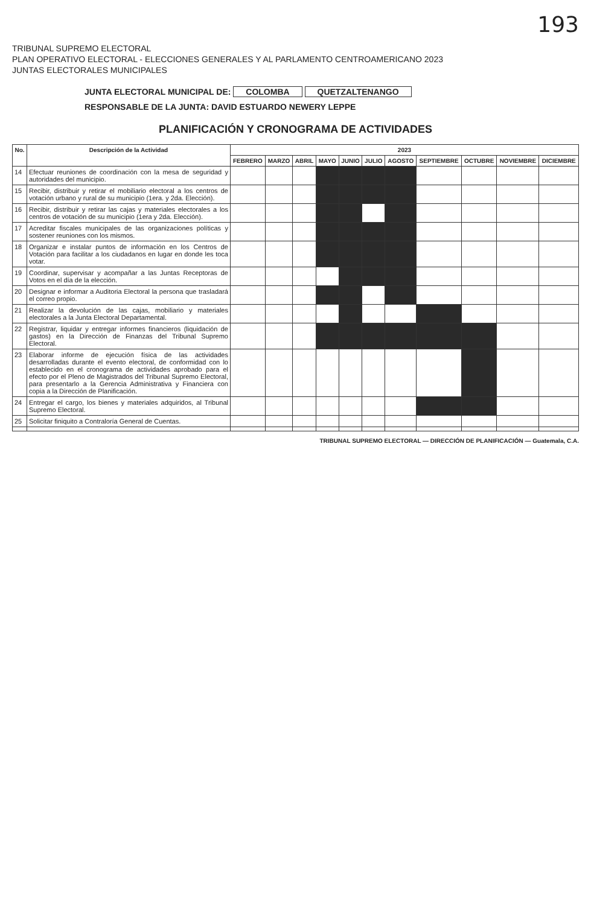193
TRIBUNAL SUPREMO ELECTORAL
PLAN OPERATIVO ELECTORAL - ELECCIONES GENERALES Y AL PARLAMENTO CENTROAMERICANO 2023
JUNTAS ELECTORALES MUNICIPALES
JUNTA ELECTORAL MUNICIPAL DE: COLOMBA QUETZALTENANGO
RESPONSABLE DE LA JUNTA: DAVID ESTUARDO NEWERY LEPPE
PLANIFICACIÓN Y CRONOGRAMA DE ACTIVIDADES
| No. | Descripción de la Actividad | 2023 | | | | | | | | | | |
| --- | --- | --- | --- | --- | --- | --- | --- | --- | --- | --- | --- | --- |
| | | FEBRERO | MARZO | ABRIL | MAYO | JUNIO | JULIO | AGOSTO | SEPTIEMBRE | OCTUBRE | NOVIEMBRE | DICIEMBRE |
| 14 | Efectuar reuniones de coordinación con la mesa de seguridad y autoridades del municipio. | | | | | | | | | | | |
| 15 | Recibir, distribuir y retirar el mobiliario electoral a los centros de votación urbano y rural de su municipio (1era. y 2da. Elección). | | | | | | | | | | | |
| 16 | Recibir, distribuir y retirar las cajas y materiales electorales a los centros de votación de su municipio (1era y 2da. Elección). | | | | | | | | | | | |
| 17 | Acreditar fiscales municipales de las organizaciones políticas y sostener reuniones con los mismos. | | | | | | | | | | | |
| 18 | Organizar e instalar puntos de información en los Centros de Votación para facilitar a los ciudadanos en lugar en donde les toca votar. | | | | | | | | | | | |
| 19 | Coordinar, supervisar y acompañar a las Juntas Receptoras de Votos en el día de la elección. | | | | | | | | | | | |
| 20 | Designar e informar a Auditoria Electoral la persona que trasladará el correo propio. | | | | | | | | | | | |
| 21 | Realizar la devolución de las cajas, mobiliario y materiales electorales a la Junta Electoral Departamental. | | | | | | | | | | | |
| 22 | Registrar, liquidar y entregar informes financieros (liquidación de gastos) en la Dirección de Finanzas del Tribunal Supremo Electoral. | | | | | | | | | | | |
| 23 | Elaborar informe de ejecución física de las actividades desarrolladas durante el evento electoral, de conformidad con lo establecido en el cronograma de actividades aprobado para el efecto por el Pleno de Magistrados del Tribunal Supremo Electoral, para presentarlo a la Gerencia Administrativa y Financiera con copia a la Dirección de Planificación. | | | | | | | | | | | |
| 24 | Entregar el cargo, los bienes y materiales adquiridos, al Tribunal Supremo Electoral. | | | | | | | | | | | |
| 25 | Solicitar finiquito a Contraloría General de Cuentas. | | | | | | | | | | | |
TRIBUNAL SUPREMO ELECTORAL — DIRECCIÓN DE PLANIFICACIÓN — Guatemala, C.A.